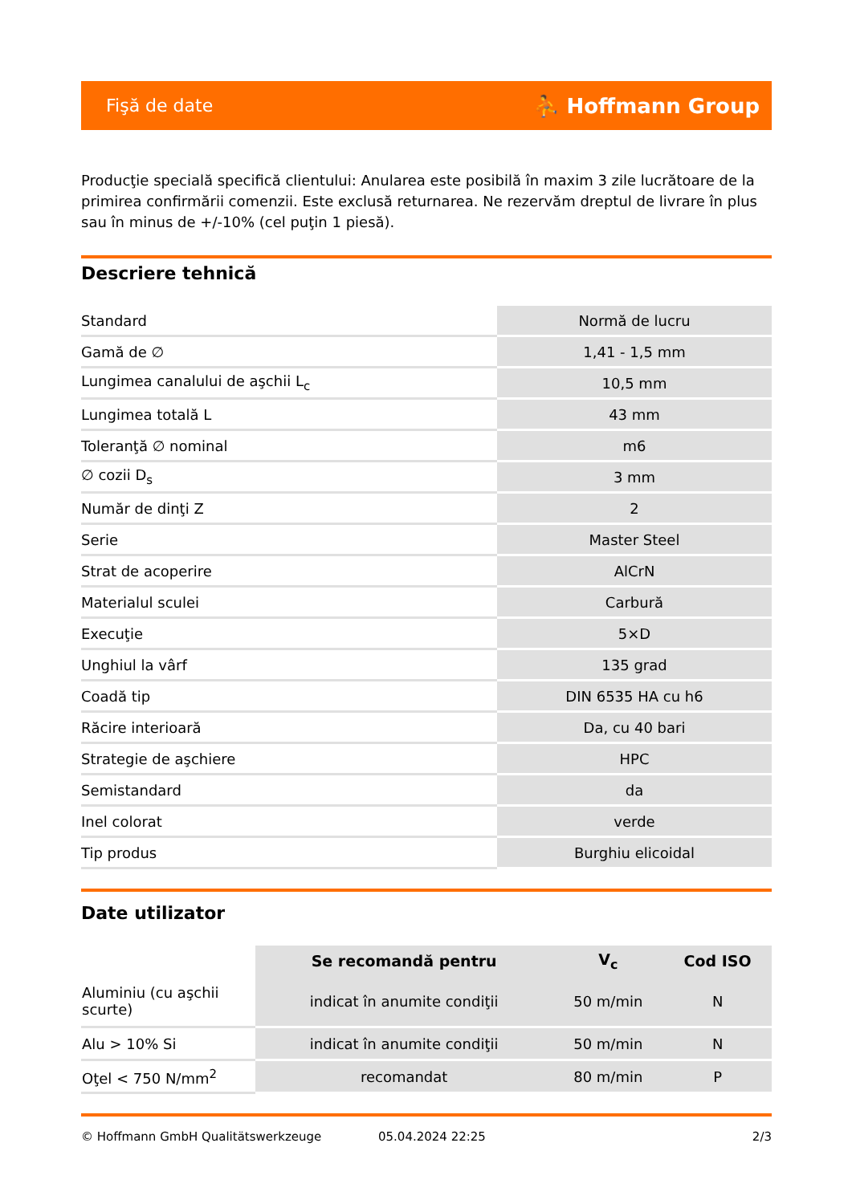Fişă de date ⛹ Hoffmann Group
Producţie specială specifică clientului: Anularea este posibilă în maxim 3 zile lucrătoare de la primirea confirmării comenzii. Este exclusă returnarea. Ne rezervăm dreptul de livrare în plus sau în minus de +/-10% (cel puţin 1 piesă).
Descriere tehnică
| Standard | Normă de lucru |
| Gamă de ∅ | 1,41 - 1,5 mm |
| Lungimea canalului de aşchii L<sub>c</sub> | 10,5 mm |
| Lungimea totală L | 43 mm |
| Toleranţă ∅ nominal | m6 |
| ∅ cozii D<sub>s</sub> | 3 mm |
| Număr de dinţi Z | 2 |
| Serie | Master Steel |
| Strat de acoperire | AlCrN |
| Materialul sculei | Carbură |
| Execuţie | 5×D |
| Unghiul la vârf | 135 grad |
| Coadă tip | DIN 6535 HA cu h6 |
| Răcire interioară | Da, cu 40 bari |
| Strategie de aşchiere | HPC |
| Semistandard | da |
| Inel colorat | verde |
| Tip produs | Burghiu elicoidal |
Date utilizator
| | Se recomandă pentru | V<sub>c</sub> | Cod ISO |
| Aluminiu (cu aşchii scurte) | indicat în anumite condiţii | 50 m/min | N |
| Alu > 10% Si | indicat în anumite condiţii | 50 m/min | N |
| Oţel < 750 N/mm<sup>2</sup> | recomandat | 80 m/min | P |
© Hoffmann GmbH Qualitätswerkzeuge 05.04.2024 22:25 2/3